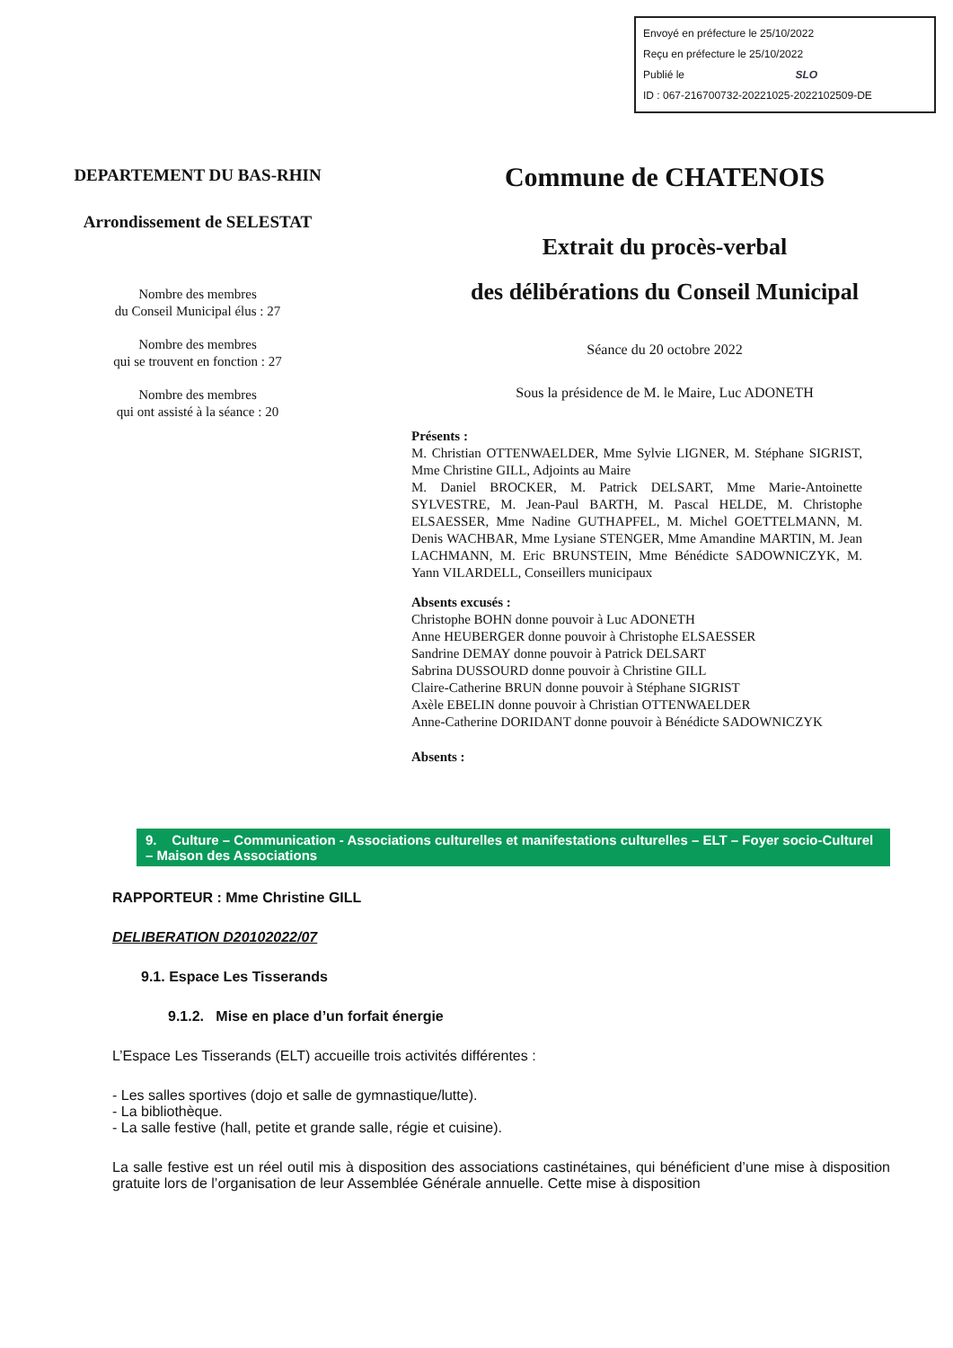Envoyé en préfecture le 25/10/2022
Reçu en préfecture le 25/10/2022
Publié le SLO
ID : 067-216700732-20221025-2022102509-DE
DEPARTEMENT DU BAS-RHIN
Arrondissement de SELESTAT
Nombre des membres
du Conseil Municipal élus : 27
Nombre des membres
qui se trouvent en fonction : 27
Nombre des membres
qui ont assisté à la séance : 20
Commune de CHATENOIS
Extrait du procès-verbal
des délibérations du Conseil Municipal
Séance du 20 octobre 2022
Sous la présidence de M. le Maire, Luc ADONETH
Présents :
M. Christian OTTENWAELDER, Mme Sylvie LIGNER, M. Stéphane SIGRIST, Mme Christine GILL, Adjoints au Maire
M. Daniel BROCKER, M. Patrick DELSART, Mme Marie-Antoinette SYLVESTRE, M. Jean-Paul BARTH, M. Pascal HELDE, M. Christophe ELSAESSER, Mme Nadine GUTHAPFEL, M. Michel GOETTELMANN, M. Denis WACHBAR, Mme Lysiane STENGER, Mme Amandine MARTIN, M. Jean LACHMANN, M. Eric BRUNSTEIN, Mme Bénédicte SADOWNICZYK, M. Yann VILARDELL, Conseillers municipaux
Absents excusés :
Christophe BOHN donne pouvoir à Luc ADONETH
Anne HEUBERGER donne pouvoir à Christophe ELSAESSER
Sandrine DEMAY donne pouvoir à Patrick DELSART
Sabrina DUSSOURD donne pouvoir à Christine GILL
Claire-Catherine BRUN donne pouvoir à Stéphane SIGRIST
Axèle EBELIN donne pouvoir à Christian OTTENWAELDER
Anne-Catherine DORIDANT donne pouvoir à Bénédicte SADOWNICZYK
Absents :
9. Culture – Communication - Associations culturelles et manifestations culturelles – ELT – Foyer socio-Culturel – Maison des Associations
RAPPORTEUR : Mme Christine GILL
DELIBERATION D20102022/07
9.1. Espace Les Tisserands
9.1.2. Mise en place d’un forfait énergie
L’Espace Les Tisserands (ELT) accueille trois activités différentes :
- Les salles sportives (dojo et salle de gymnastique/lutte).
- La bibliothèque.
- La salle festive (hall, petite et grande salle, régie et cuisine).
La salle festive est un réel outil mis à disposition des associations castinétaines, qui bénéficient d’une mise à disposition gratuite lors de l’organisation de leur Assemblée Générale annuelle. Cette mise à disposition